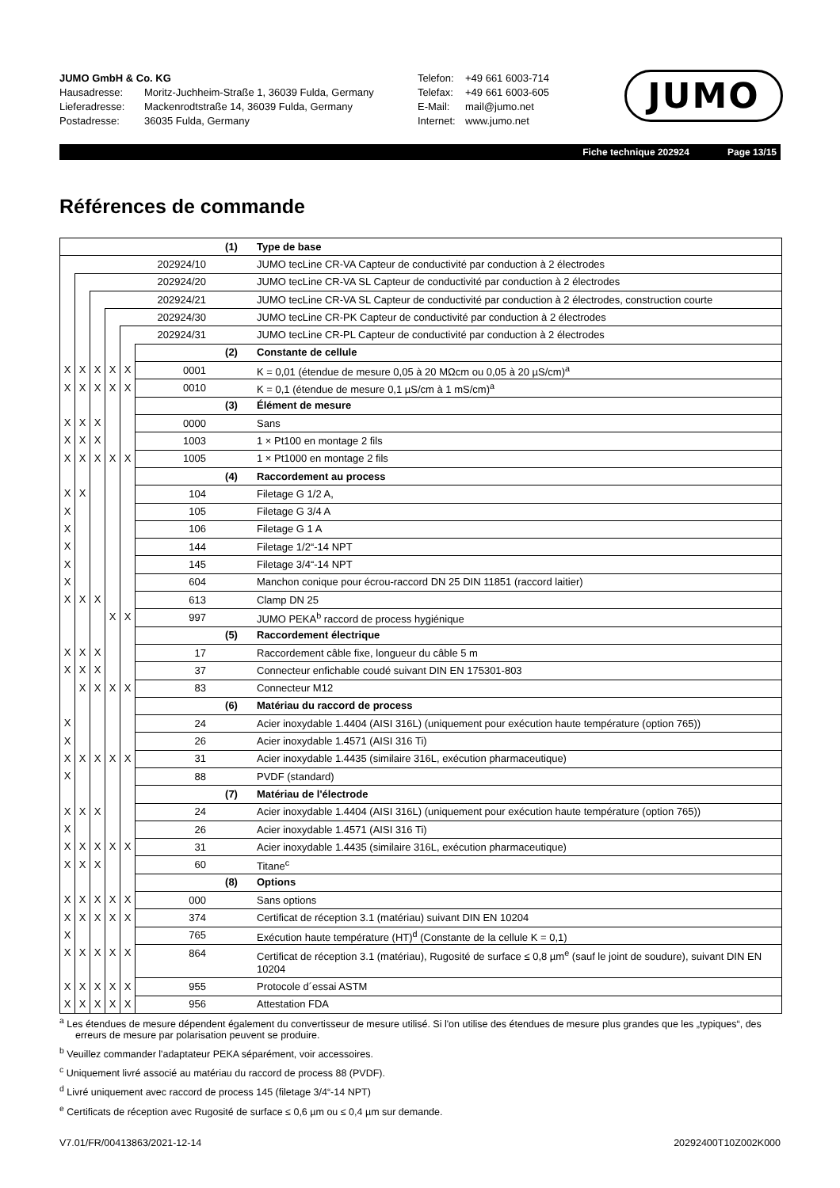JUMO GmbH & Co. KG
Hausadresse: Moritz-Juchheim-Straße 1, 36039 Fulda, Germany
Lieferadresse: Mackenrodtstraße 14, 36039 Fulda, Germany
Postadresse: 36035 Fulda, Germany
Telefon: +49 661 6003-714
Telefax: +49 661 6003-605
E-Mail: mail@jumo.net
Internet: www.jumo.net
JUMO
Fiche technique 202924 Page 13/15
Références de commande
| | | | | | | (1) | Type de base |
| 202924/10 | | | | | | | JUMO tecLine CR-VA Capteur de conductivité par conduction à 2 électrodes |
| | 202924/20 | | | | | | JUMO tecLine CR-VA SL Capteur de conductivité par conduction à 2 électrodes |
| | | 202924/21 | | | | | JUMO tecLine CR-VA SL Capteur de conductivité par conduction à 2 électrodes, construction courte |
| | | | 202924/30 | | | | JUMO tecLine CR-PK Capteur de conductivité par conduction à 2 électrodes |
| | | | | 202924/31 | | | JUMO tecLine CR-PL Capteur de conductivité par conduction à 2 électrodes |
| | | | | | | (2) | Constante de cellule |
| X | X | X | X | X | 0001 | | K = 0,01 (étendue de mesure 0,05 à 20 MΩcm ou 0,05 à 20 µS/cm)<sup>a</sup> |
| X | X | X | X | X | 0010 | | K = 0,1 (étendue de mesure 0,1 µS/cm à 1 mS/cm)<sup>a</sup> |
| | | | | | | (3) | Élément de mesure |
| X | X | X | | | 0000 | | Sans |
| X | X | X | | | 1003 | | 1 × Pt100 en montage 2 fils |
| X | X | X | X | X | 1005 | | 1 × Pt1000 en montage 2 fils |
| | | | | | | (4) | Raccordement au process |
| X | X | | | | 104 | | Filetage G 1/2 A, |
| X | | | | | 105 | | Filetage G 3/4 A |
| X | | | | | 106 | | Filetage G 1 A |
| X | | | | | 144 | | Filetage 1/2“-14 NPT |
| X | | | | | 145 | | Filetage 3/4“-14 NPT |
| X | | | | | 604 | | Manchon conique pour écrou-raccord DN 25 DIN 11851 (raccord laitier) |
| X | X | X | | | 613 | | Clamp DN 25 |
| | | | X | X | 997 | | JUMO PEKA<sup>b</sup> raccord de process hygiénique |
| | | | | | | (5) | Raccordement électrique |
| X | X | X | | | 17 | | Raccordement câble fixe, longueur du câble 5 m |
| X | X | X | | | 37 | | Connecteur enfichable coudé suivant DIN EN 175301-803 |
| | X | X | X | X | 83 | | Connecteur M12 |
| | | | | | | (6) | Matériau du raccord de process |
| X | | | | | 24 | | Acier inoxydable 1.4404 (AISI 316L) (uniquement pour exécution haute température (option 765)) |
| X | | | | | 26 | | Acier inoxydable 1.4571 (AISI 316 Ti) |
| X | X | X | X | X | 31 | | Acier inoxydable 1.4435 (similaire 316L, exécution pharmaceutique) |
| X | | | | | 88 | | PVDF (standard) |
| | | | | | | (7) | Matériau de l'électrode |
| X | X | X | | | 24 | | Acier inoxydable 1.4404 (AISI 316L) (uniquement pour exécution haute température (option 765)) |
| X | | | | | 26 | | Acier inoxydable 1.4571 (AISI 316 Ti) |
| X | X | X | X | X | 31 | | Acier inoxydable 1.4435 (similaire 316L, exécution pharmaceutique) |
| X | X | X | | | 60 | | Titane<sup>c</sup> |
| | | | | | | (8) | Options |
| X | X | X | X | X | 000 | | Sans options |
| X | X | X | X | X | 374 | | Certificat de réception 3.1 (matériau) suivant DIN EN 10204 |
| X | | | | | 765 | | Exécution haute température (HT)<sup>d</sup> (Constante de la cellule K = 0,1) |
| X | X | X | X | X | 864 | | Certificat de réception 3.1 (matériau), Rugosité de surface ≤ 0,8 µm<sup>e</sup> (sauf le joint de soudure), suivant DIN EN 10204 |
| X | X | X | X | X | 955 | | Protocole d´essai ASTM |
| X | X | X | X | X | 956 | | Attestation FDA |
<sup>a</sup> Les étendues de mesure dépendent également du convertisseur de mesure utilisé. Si l'on utilise des étendues de mesure plus grandes que les „typiques“, des erreurs de mesure par polarisation peuvent se produire.
<sup>b</sup> Veuillez commander l'adaptateur PEKA séparément, voir accessoires.
<sup>c</sup> Uniquement livré associé au matériau du raccord de process 88 (PVDF).
<sup>d</sup> Livré uniquement avec raccord de process 145 (filetage 3/4“-14 NPT)
<sup>e</sup> Certificats de réception avec Rugosité de surface ≤ 0,6 µm ou ≤ 0,4 µm sur demande.
V7.01/FR/00413863/2021-12-14 20292400T10Z002K000